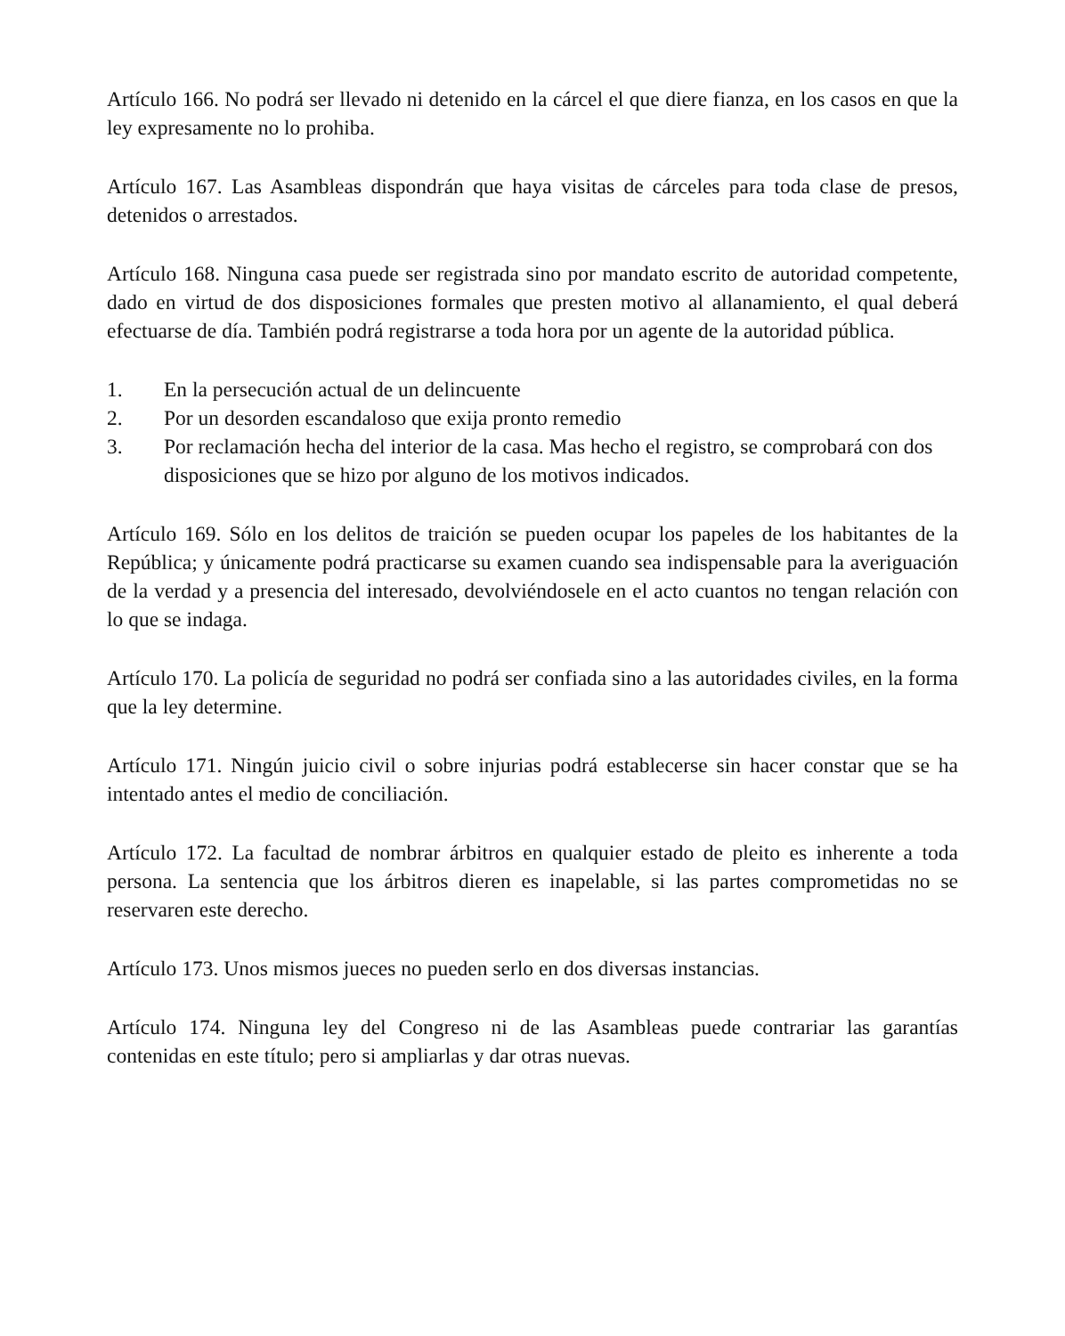Artículo 166. No podrá ser llevado ni detenido en la cárcel el que diere fianza, en los casos en que la ley expresamente no lo prohiba.
Artículo 167. Las Asambleas dispondrán que haya visitas de cárceles para toda clase de presos, detenidos o arrestados.
Artículo 168. Ninguna casa puede ser registrada sino por mandato escrito de autoridad competente, dado en virtud de dos disposiciones formales que presten motivo al allanamiento, el qual deberá efectuarse de día. También podrá registrarse a toda hora por un agente de la autoridad pública.
1. En la persecución actual de un delincuente
2. Por un desorden escandaloso que exija pronto remedio
3. Por reclamación hecha del interior de la casa. Mas hecho el registro, se comprobará con dos disposiciones que se hizo por alguno de los motivos indicados.
Artículo 169. Sólo en los delitos de traición se pueden ocupar los papeles de los habitantes de la República; y únicamente podrá practicarse su examen cuando sea indispensable para la averiguación de la verdad y a presencia del interesado, devolviéndosele en el acto cuantos no tengan relación con lo que se indaga.
Artículo 170. La policía de seguridad no podrá ser confiada sino a las autoridades civiles, en la forma que la ley determine.
Artículo 171. Ningún juicio civil o sobre injurias podrá establecerse sin hacer constar que se ha intentado antes el medio de conciliación.
Artículo 172. La facultad de nombrar árbitros en qualquier estado de pleito es inherente a toda persona. La sentencia que los árbitros dieren es inapelable, si las partes comprometidas no se reservaren este derecho.
Artículo 173. Unos mismos jueces no pueden serlo en dos diversas instancias.
Artículo 174. Ninguna ley del Congreso ni de las Asambleas puede contrariar las garantías contenidas en este título; pero si ampliarlas y dar otras nuevas.